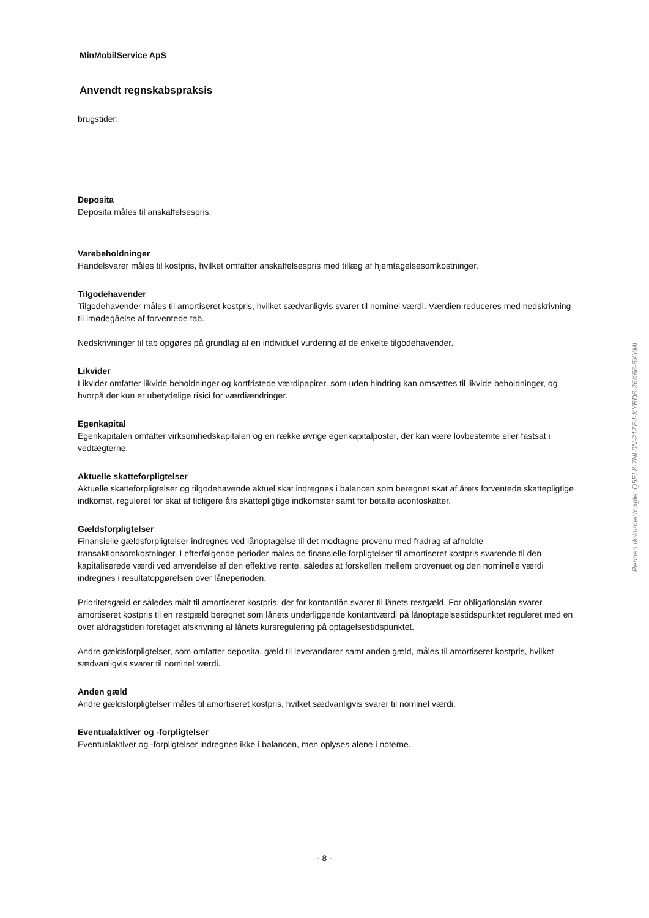MinMobilService ApS
Anvendt regnskabspraksis
brugstider:
Deposita
Deposita måles til anskaffelsespris.
Varebeholdninger
Handelsvarer måles til kostpris, hvilket omfatter anskaffelsespris med tillæg af hjemtagelsesomkostninger.
Tilgodehavender
Tilgodehavender måles til amortiseret kostpris, hvilket sædvanligvis svarer til nominel værdi. Værdien reduceres med nedskrivning til imødegåelse af forventede tab.
Nedskrivninger til tab opgøres på grundlag af en individuel vurdering af de enkelte tilgodehavender.
Likvider
Likvider omfatter likvide beholdninger og kortfristede værdipapirer, som uden hindring kan omsættes til likvide beholdninger, og hvorpå der kun er ubetydelige risici for værdiændringer.
Egenkapital
Egenkapitalen omfatter virksomhedskapitalen og en række øvrige egenkapitalposter, der kan være lovbestemte eller fastsat i vedtægterne.
Aktuelle skatteforpligtelser
Aktuelle skatteforpligtelser og tilgodehavende aktuel skat indregnes i balancen som beregnet skat af årets forventede skattepligtige indkomst, reguleret for skat af tidligere års skattepligtige indkomster samt for betalte acontoskatter.
Gældsforpligtelser
Finansielle gældsforpligtelser indregnes ved lånoptagelse til det modtagne provenu med fradrag af afholdte transaktionsomkostninger. I efterfølgende perioder måles de finansielle forpligtelser til amortiseret kostpris svarende til den kapitaliserede værdi ved anvendelse af den effektive rente, således at forskellen mellem provenuet og den nominelle værdi indregnes i resultatopgørelsen over låneperioden.
Prioritetsgæld er således målt til amortiseret kostpris, der for kontantlån svarer til lånets restgæld. For obligationslån svarer amortiseret kostpris til en restgæld beregnet som lånets underliggende kontantværdi på lånoptagelsestidspunktet reguleret med en over afdragstiden foretaget afskrivning af lånets kursregulering på optagelsestidspunktet.
Andre gældsforpligtelser, som omfatter deposita, gæld til leverandører samt anden gæld, måles til amortiseret kostpris, hvilket sædvanligvis svarer til nominel værdi.
Anden gæld
Andre gældsforpligtelser måles til amortiseret kostpris, hvilket sædvanligvis svarer til nominel værdi.
Eventualaktiver og -forpligtelser
Eventualaktiver og -forpligtelser indregnes ikke i balancen, men oplyses alene i noterne.
Penneo dokumentnøgle: Q5EL8-7NL0N-21ZE4-KYBD6-26K66-6XYMI
- 8 -